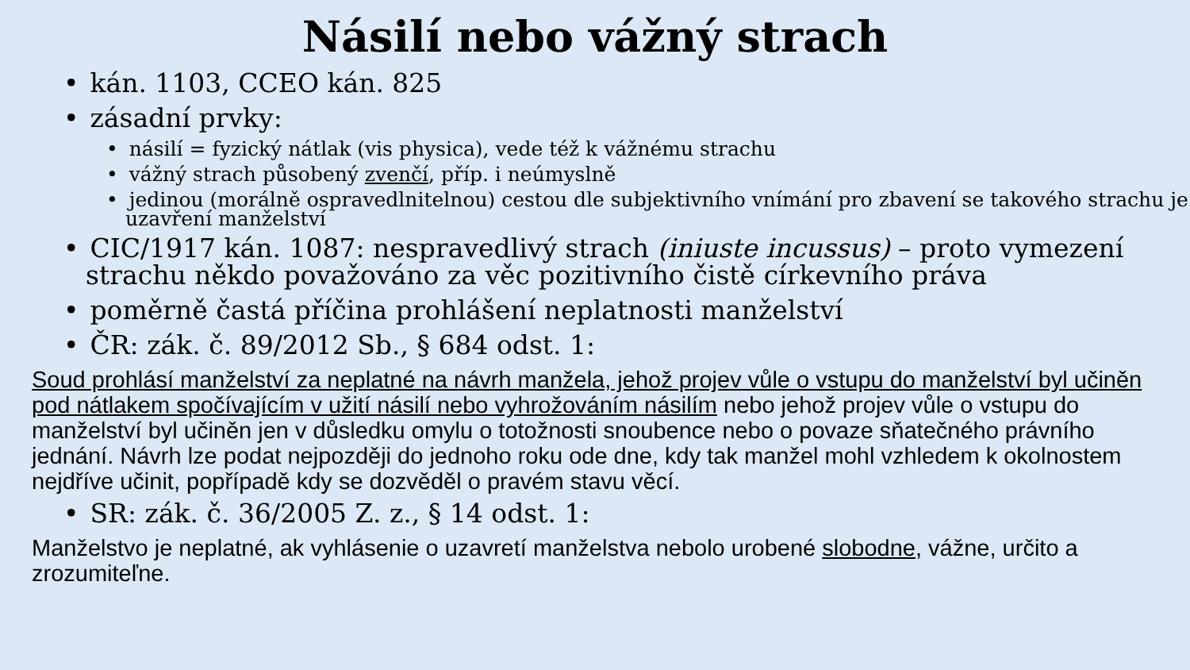Násilí nebo vážný strach
• kán. 1103, CCEO kán. 825
• zásadní prvky:
• násilí = fyzický nátlak (vis physica), vede též k vážnému strachu
• vážný strach působený zvenčí, příp. i neúmyslně
• jedinou (morálně ospravedlnitelnou) cestou dle subjektivního vnímání pro zbavení se takového strachu je uzavření manželství
• CIC/1917 kán. 1087: nespravedlivý strach (iniuste incussus) – proto vymezení strachu někdo považováno za věc pozitivního čistě církevního práva
• poměrně častá příčina prohlášení neplatnosti manželství
• ČR: zák. č. 89/2012 Sb., § 684 odst. 1:
Soud prohlásí manželství za neplatné na návrh manžela, jehož projev vůle o vstupu do manželství byl učiněn pod nátlakem spočívajícím v užití násilí nebo vyhrožováním násilím nebo jehož projev vůle o vstupu do manželství byl učiněn jen v důsledku omylu o totožnosti snoubence nebo o povaze sňatečného právního jednání. Návrh lze podat nejpozději do jednoho roku ode dne, kdy tak manžel mohl vzhledem k okolnostem nejdříve učinit, popřípadě kdy se dozvěděl o pravém stavu věcí.
• SR: zák. č. 36/2005 Z. z., § 14 odst. 1:
Manželstvo je neplatné, ak vyhlásenie o uzavretí manželstva nebolo urobené slobodne, vážne, určito a zrozumiteľne.